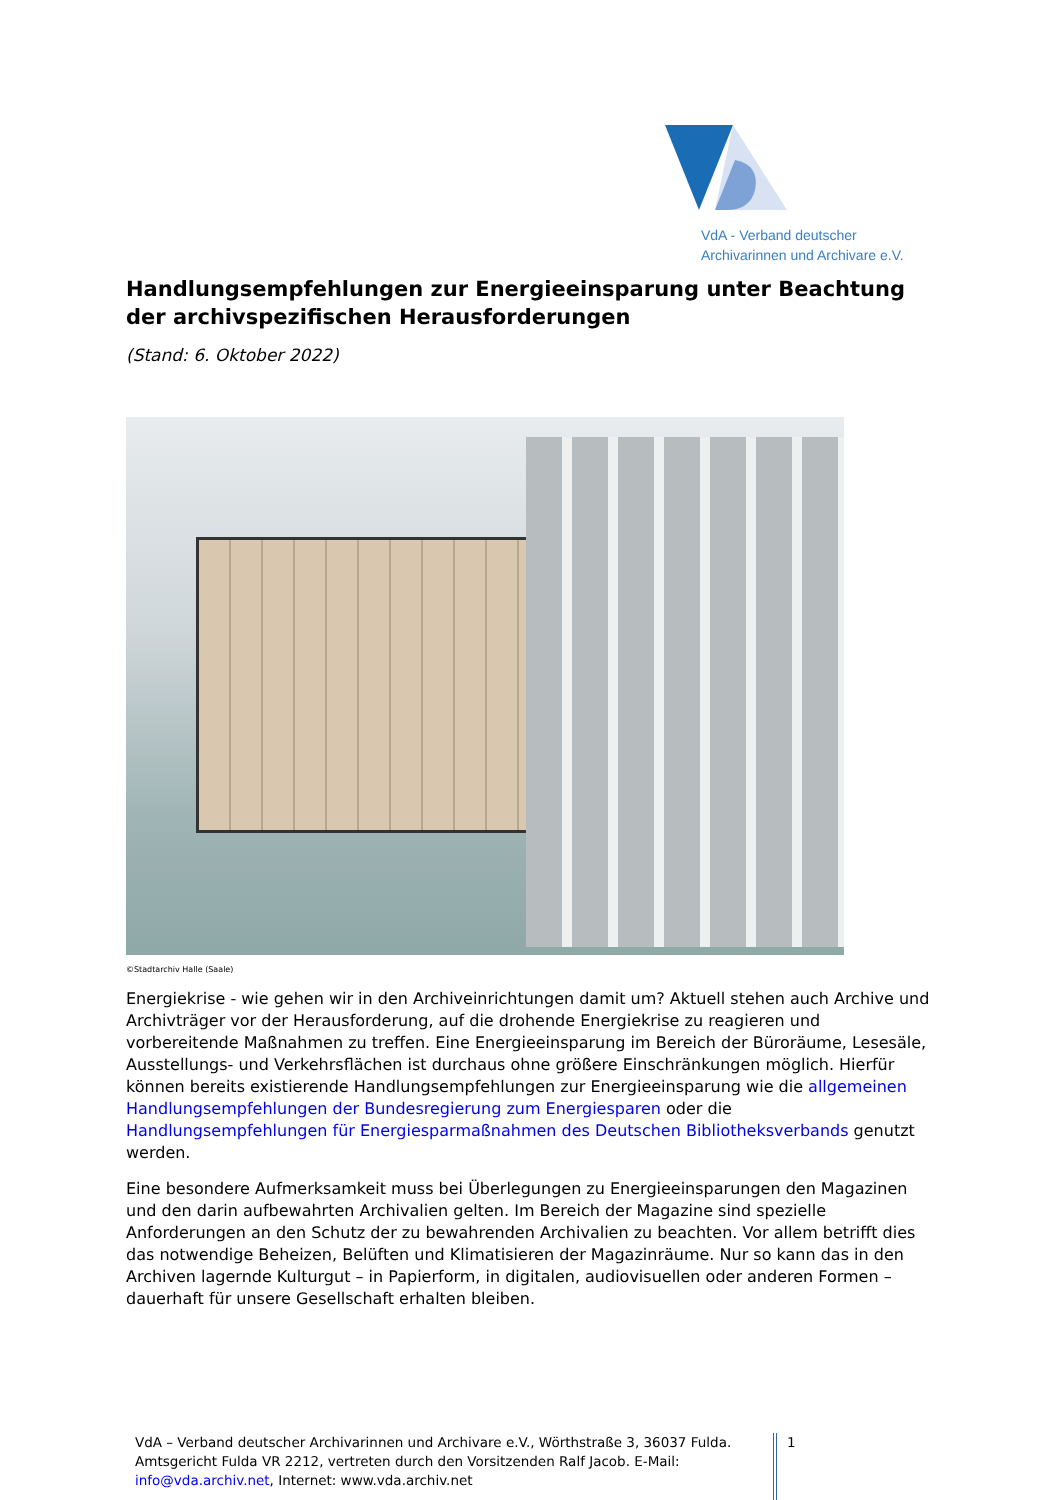VdA - Verband deutscher
Archivarinnen und Archivare e.V.
Handlungsempfehlungen zur Energieeinsparung unter Beachtung der archivspezifischen Herausforderungen
(Stand: 6. Oktober 2022)
©Stadtarchiv Halle (Saale)
Energiekrise - wie gehen wir in den Archiveinrichtungen damit um? Aktuell stehen auch Archive und Archivträger vor der Herausforderung, auf die drohende Energiekrise zu reagieren und vorbereitende Maßnahmen zu treffen. Eine Energieeinsparung im Bereich der Büroräume, Lesesäle, Ausstellungs- und Verkehrsflächen ist durchaus ohne größere Einschränkungen möglich. Hierfür können bereits existierende Handlungsempfehlungen zur Energieeinsparung wie die allgemeinen Handlungsempfehlungen der Bundesregierung zum Energiesparen oder die Handlungsempfehlungen für Energiesparmaßnahmen des Deutschen Bibliotheksverbands genutzt werden.
Eine besondere Aufmerksamkeit muss bei Überlegungen zu Energieeinsparungen den Magazinen und den darin aufbewahrten Archivalien gelten. Im Bereich der Magazine sind spezielle Anforderungen an den Schutz der zu bewahrenden Archivalien zu beachten. Vor allem betrifft dies das notwendige Beheizen, Belüften und Klimatisieren der Magazinräume. Nur so kann das in den Archiven lagernde Kulturgut – in Papierform, in digitalen, audiovisuellen oder anderen Formen – dauerhaft für unsere Gesellschaft erhalten bleiben.
VdA – Verband deutscher Archivarinnen und Archivare e.V., Wörthstraße 3, 36037 Fulda. Amtsgericht Fulda VR 2212, vertreten durch den Vorsitzenden Ralf Jacob. E-Mail: info@vda.archiv.net, Internet: www.vda.archiv.net
1